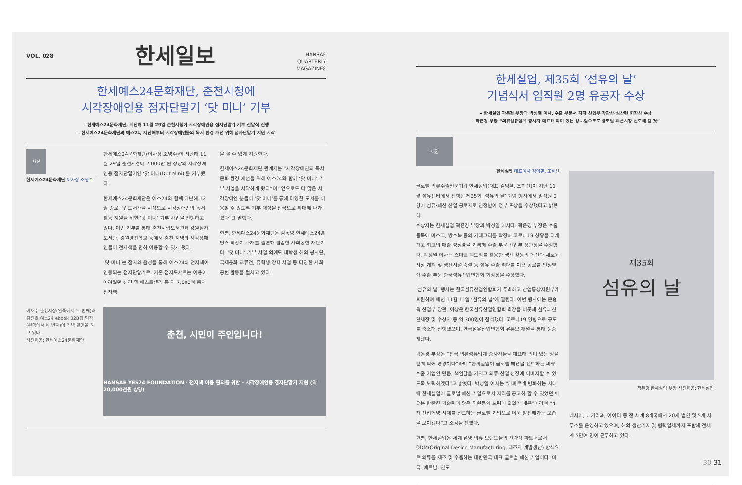VOL. 028
한세일보
HANSAE
QUARTERLY
MAGAZINE8
한세예스24문화재단, 춘천시청에
시각장애인용 점자단말기 ‘닷 미니’ 기부
– 한세예스24문화재단, 지난해 11월 29일 춘천시청에 시각장애인용 점자단말기 기부 전달식 진행
– 한세예스24문화재단과 예스24, 지난해부터 시각장애인들의 독서 환경 개선 위해 점자단말기 지원 시작
사진
한세예스24문화재단 이사장 조영수
이재수 춘천시장(왼쪽에서 두 번째)과 김진호 예스24 ebook B2B팀 팀장(왼쪽에서 세 번째)이 기념 촬영을 하고 있다.
사진제공: 한세예스24문화재단
한세예스24문화재단(이사장 조영수)이 지난해 11월 29일 춘천시청에 2,000만 원 상당의 시각장애인용 점자단말기인 ‘닷 미니(Dot Mini)’를 기부했다.
한세예스24문화재단은 예스24와 함께 지난해 12월 종로구립도서관을 시작으로 시각장애인의 독서 활동 지원을 위한 ‘닷 미니’ 기부 사업을 진행하고 있다. 이번 기부를 통해 춘천시립도서관과 강원점자도서관, 강원명진학교 등에서 춘천 지역의 시각장애인들이 전자책을 편히 이용할 수 있게 됐다.
‘닷 미니’는 점자와 음성을 통해 예스24의 전자책이 연동되는 점자단말기로, 기존 점자도서로는 이용이 어려웠던 신간 및 베스트셀러 등 약 7,000여 종의 전자책
을 볼 수 있게 지원한다.
한세예스24문화재단 관계자는 “시각장애인의 독서문화 환경 개선을 위해 예스24와 함께 ‘닷 미니’ 기부 사업을 시작하게 됐다”며 “앞으로도 더 많은 시각장애인 분들이 ‘닷 미니’를 통해 다양한 도서를 이용할 수 있도록 기부 대상을 전국으로 확대해 나가겠다”고 말했다.
한편, 한세예스24문화재단은 김동녕 한세예스24홀딩스 회장이 사재를 출연해 설립한 사회공헌 재단이다. ‘닷 미니’ 기부 사업 외에도 대학생 해외 봉사단, 국제문화 교류전, 유학생 장학 사업 등 다양한 사회공헌 활동을 펼치고 있다.
춘천, 시민이 주인입니다!
HANSAE YES24 FOUNDATION - 전자책 이용 편의를 위한 - 시각장애인용 점자단말기 지원 (약 20,000천원 상당)
한세실업, 제35회 ‘섬유의 날’
기념식서 임직원 2명 유공자 수상
– 한세실업 곽은경 부장과 박성열 이사, 수출 부문서 각각 산업부 장관상·섬산련 회장상 수상
– 곽은경 부장 “의류섬유업계 종사자 대표해 의미 있는 상…앞으로도 글로벌 패션시장 선도해 갈 것”
사진
한세실업 대표이사 김익환, 조희선
글로벌 의류수출전문기업 한세실업(대표 김익환, 조희선)이 지난 11월 섬유센터에서 진행된 제35회 ‘섬유의 날’ 기념 행사에서 임직원 2명이 섬유·패션 산업 공로자로 인정받아 정부 포상을 수상했다고 밝혔다.
수상자는 한세실업 곽은경 부장과 박성열 이사다. 곽은경 부장은 수출품목에 마스크, 방호복 등의 카테고리를 확장해 코로나19 상황을 타개하고 최고의 매출 성장률을 기록해 수출 부문 산업부 장관상을 수상했다. 박성열 이사는 스마트 팩토리를 활용한 생산 활동의 혁신과 새로운 시장 개척 및 생산시설 증설 등 섬유 수출 확대를 이끈 공로를 인정받아 수출 부문 한국섬유산업연합회 회장상을 수상했다.
‘섬유의 날’ 행사는 한국섬유산업연합회가 주최하고 산업통상자원부가 후원하며 매년 11월 11일 ‘섬유의 날’에 열린다. 이번 행사에는 문승욱 산업부 장관, 이상운 한국섬유산업연합회 회장을 비롯해 섬유패션단체장 및 수상자 등 약 300명이 참석했다. 코로나19 영향으로 규모를 축소해 진행됐으며, 한국섬유산업연합회 유튜브 채널을 통해 생중계됐다.
곽은경 부장은 “전국 의류섬유업계 종사자들을 대표해 의미 있는 상을 받게 되어 영광이다”라며 “한세실업이 글로벌 패션을 선도하는 의류 수출 기업인 만큼, 책임감을 가지고 의류 산업 성장에 이바지할 수 있도록 노력하겠다”고 밝혔다. 박성열 이사는 “가파르게 변화하는 시대에 한세실업이 글로벌 패션 기업으로서 자리를 공고히 할 수 있었던 이유는 탄탄한 기술력과 많은 직원들의 노력이 있었기 때문”이라며 “4차 산업혁명 시대를 선도하는 글로벌 기업으로 더욱 발전해가는 모습을 보이겠다”고 소감을 전했다.
한편, 한세실업은 세계 유명 의류 브랜드들의 전략적 파트너로서 ODM(Original Design Manufacturing, 제조자 개발생산) 방식으로 의류를 제조 및 수출하는 대한민국 대표 글로벌 패션 기업이다. 미국, 베트남, 인도
제35회
섬유의 날
곽은경 한세실업 부장 사진제공: 한세실업
네시아, 니카라과, 아이티 등 전 세계 8개국에서 20개 법인 및 5개 사무소를 운영하고 있으며, 해외 생산기지 및 협력업체까지 포함해 전세계 5만여 명이 근무하고 있다.
30 31